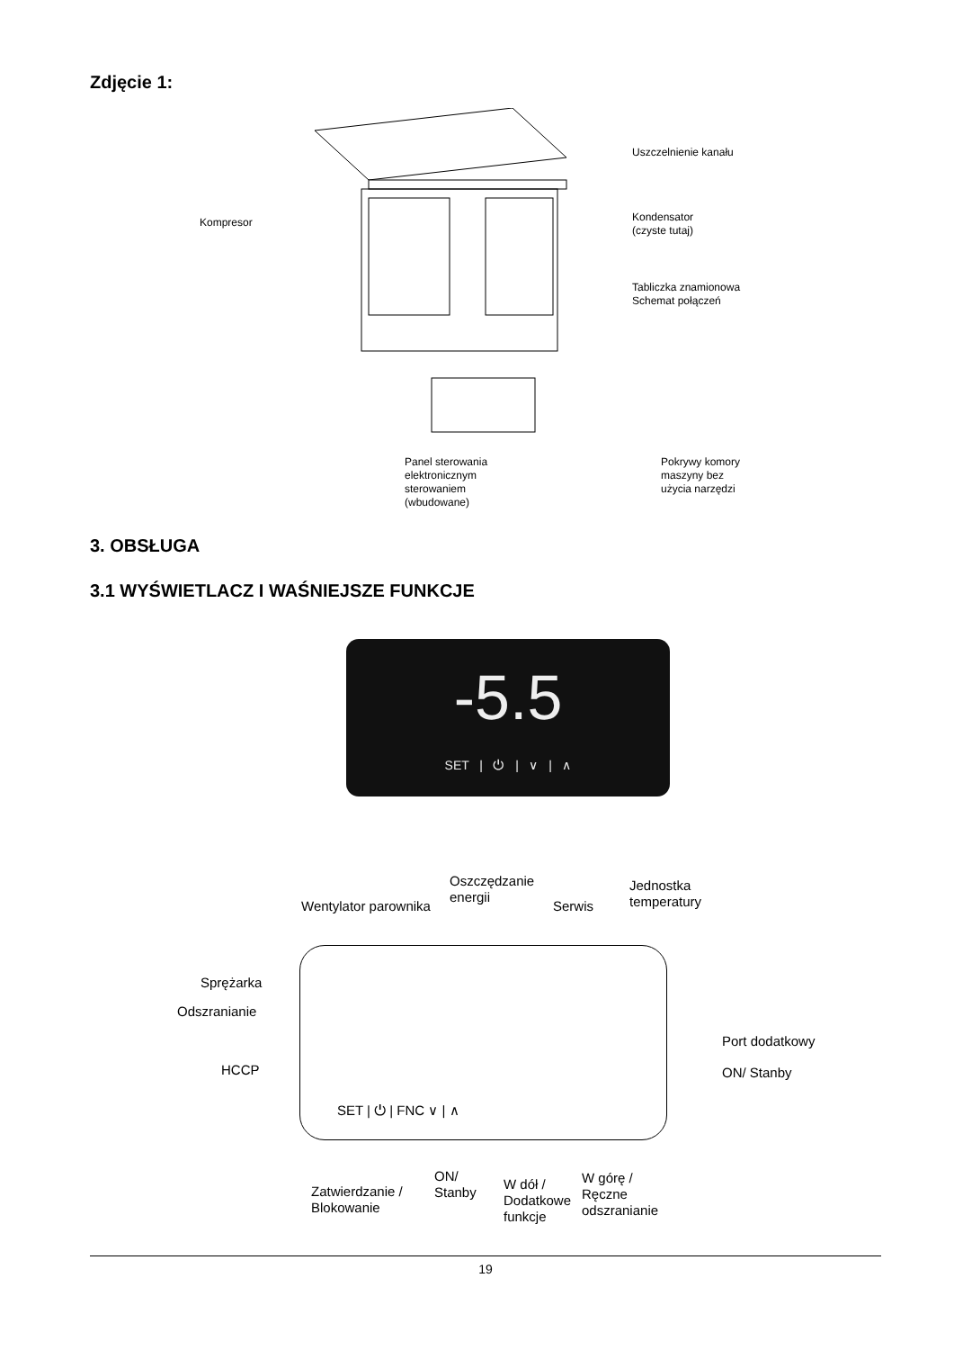Zdjęcie 1:
Kompresor
Uszczelnienie kanału
Kondensator
(czyste tutaj)
Tabliczka znamionowa
Schemat połączeń
Panel sterowania
elektronicznym
sterowaniem
(wbudowane)
Pokrywy komory
maszyny bez
użycia narzędzi
3. OBSŁUGA
3.1 WYŚWIETLACZ I WAŚNIEJSZE FUNKCJE
-5.5
SET | ⏻ | ∨ | ∧
Oszczędzanie
energii
Wentylator parownika Serwis
Jednostka
temperatury
Sprężarka
Odszranianie
HCCP
Port dodatkowy
ON/ Stanby
SET | ⏻ | FNC ∨ | ∧
Zatwierdzanie /
Blokowanie
ON/
Stanby
W dół /
Dodatkowe
funkcje
W górę /
Ręczne
odszranianie
19